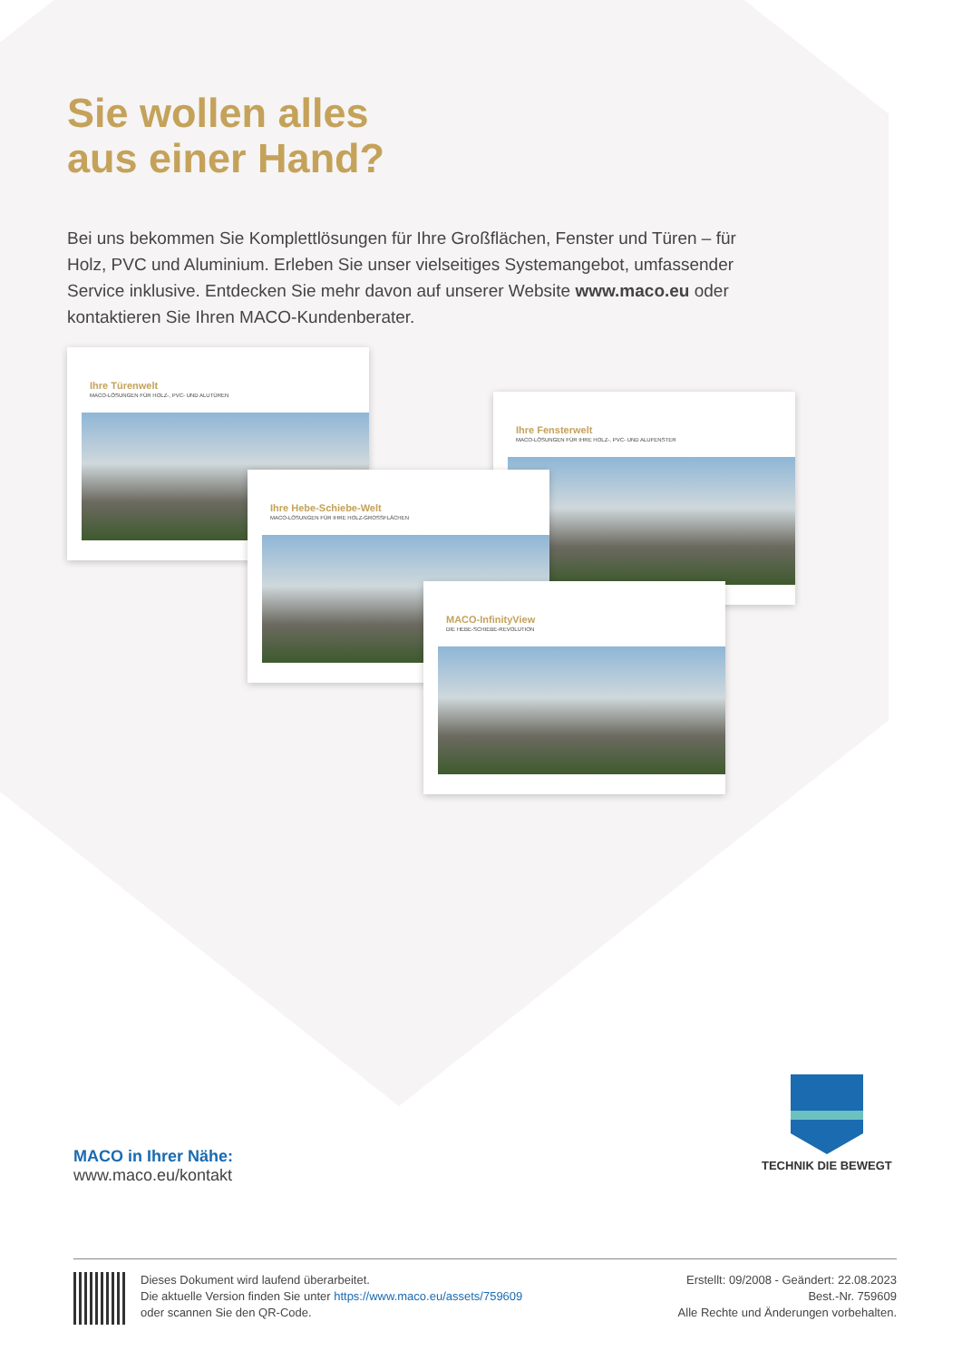Sie wollen alles
aus einer Hand?
Bei uns bekommen Sie Komplettlösungen für Ihre Großflächen, Fenster und Türen – für Holz, PVC und Aluminium. Erleben Sie unser vielseitiges Systemangebot, umfassender Service inklusive. Entdecken Sie mehr davon auf unserer Website www.maco.eu oder kontaktieren Sie Ihren MACO-Kundenberater.
Ihre Türenwelt
MACO-LÖSUNGEN FÜR HOLZ-, PVC- UND ALUTÜREN
Ihre Fensterwelt
MACO-LÖSUNGEN FÜR IHRE HOLZ-, PVC- UND ALUFENSTER
Ihre Hebe-Schiebe-Welt
MACO-LÖSUNGEN FÜR IHRE HOLZ-GROSSFLÄCHEN
MACO-InfinityView
DIE HEBE-SCHIEBE-REVOLUTION
MACO in Ihrer Nähe:
www.maco.eu/kontakt
TECHNIK DIE BEWEGT
Dieses Dokument wird laufend überarbeitet.
Die aktuelle Version finden Sie unter https://www.maco.eu/assets/759609
oder scannen Sie den QR-Code.
Erstellt: 09/2008 - Geändert: 22.08.2023
Best.-Nr. 759609
Alle Rechte und Änderungen vorbehalten.